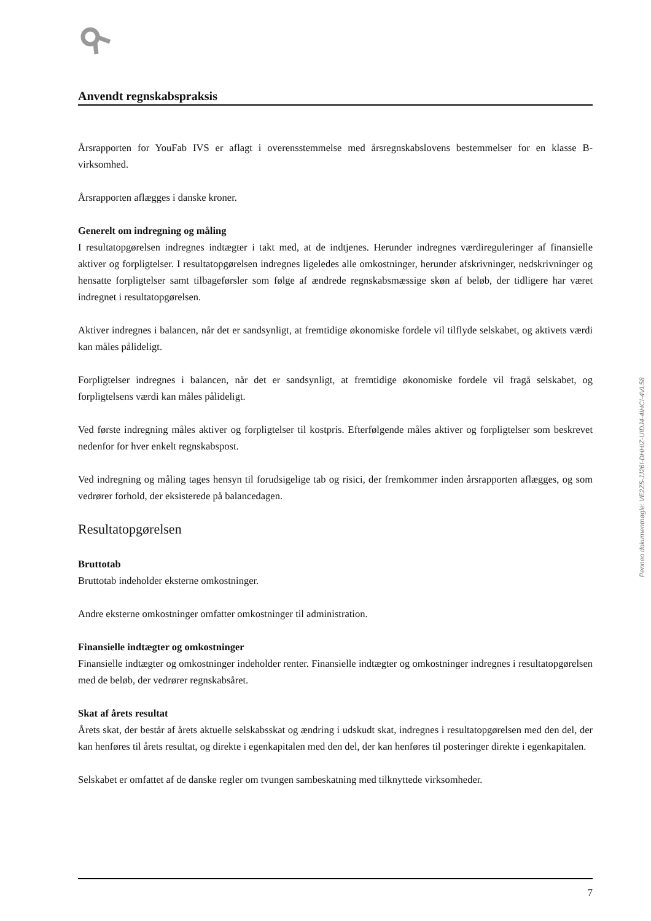Anvendt regnskabspraksis
Årsrapporten for YouFab IVS er aflagt i overensstemmelse med årsregnskabslovens bestemmelser for en klasse B-virksomhed.
Årsrapporten aflægges i danske kroner.
Generelt om indregning og måling
I resultatopgørelsen indregnes indtægter i takt med, at de indtjenes. Herunder indregnes værdireguleringer af finansielle aktiver og forpligtelser. I resultatopgørelsen indregnes ligeledes alle omkostninger, herunder afskrivninger, nedskrivninger og hensatte forpligtelser samt tilbageførsler som følge af ændrede regnskabsmæssige skøn af beløb, der tidligere har været indregnet i resultatopgørelsen.
Aktiver indregnes i balancen, når det er sandsynligt, at fremtidige økonomiske fordele vil tilflyde selskabet, og aktivets værdi kan måles pålideligt.
Forpligtelser indregnes i balancen, når det er sandsynligt, at fremtidige økonomiske fordele vil fragå selskabet, og forpligtelsens værdi kan måles pålideligt.
Ved første indregning måles aktiver og forpligtelser til kostpris. Efterfølgende måles aktiver og forpligtelser som beskrevet nedenfor for hver enkelt regnskabspost.
Ved indregning og måling tages hensyn til forudsigelige tab og risici, der fremkommer inden årsrapporten aflægges, og som vedrører forhold, der eksisterede på balancedagen.
Resultatopgørelsen
Bruttotab
Bruttotab indeholder eksterne omkostninger.
Andre eksterne omkostninger omfatter omkostninger til administration.
Finansielle indtægter og omkostninger
Finansielle indtægter og omkostninger indeholder renter. Finansielle indtægter og omkostninger indregnes i resultatopgørelsen med de beløb, der vedrører regnskabsåret.
Skat af årets resultat
Årets skat, der består af årets aktuelle selskabsskat og ændring i udskudt skat, indregnes i resultatopgørelsen med den del, der kan henføres til årets resultat, og direkte i egenkapitalen med den del, der kan henføres til posteringer direkte i egenkapitalen.
Selskabet er omfattet af de danske regler om tvungen sambeskatning med tilknyttede virksomheder.
Penneo dokumentnøgle: VE2Z5-JJ26I-DHHIZ-UIDJ4-4IHCI-4VL58
7